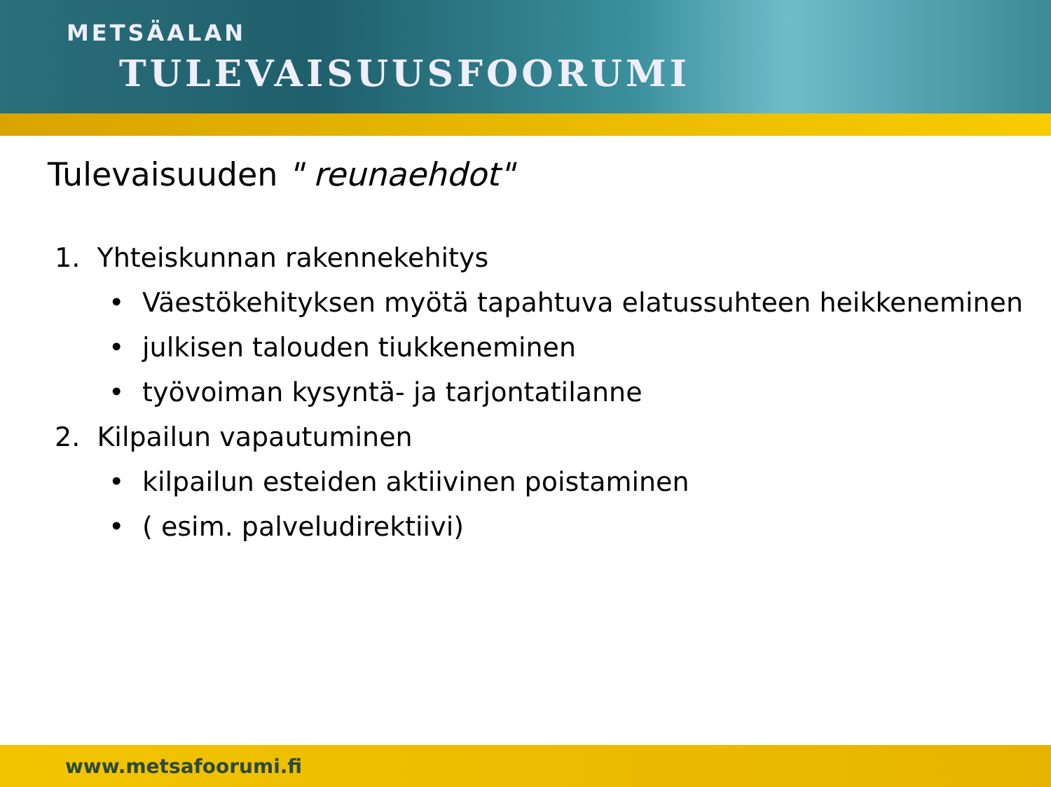METSÄALAN
TULEVAISUUSFOORUMI
Tulevaisuuden " reunaehdot"
1. Yhteiskunnan rakennekehitys
• Väestökehityksen myötä tapahtuva elatussuhteen heikkeneminen
• julkisen talouden tiukkeneminen
• työvoiman kysyntä- ja tarjontatilanne
2. Kilpailun vapautuminen
• kilpailun esteiden aktiivinen poistaminen
• ( esim. palveludirektiivi)
www.metsafoorumi.fi